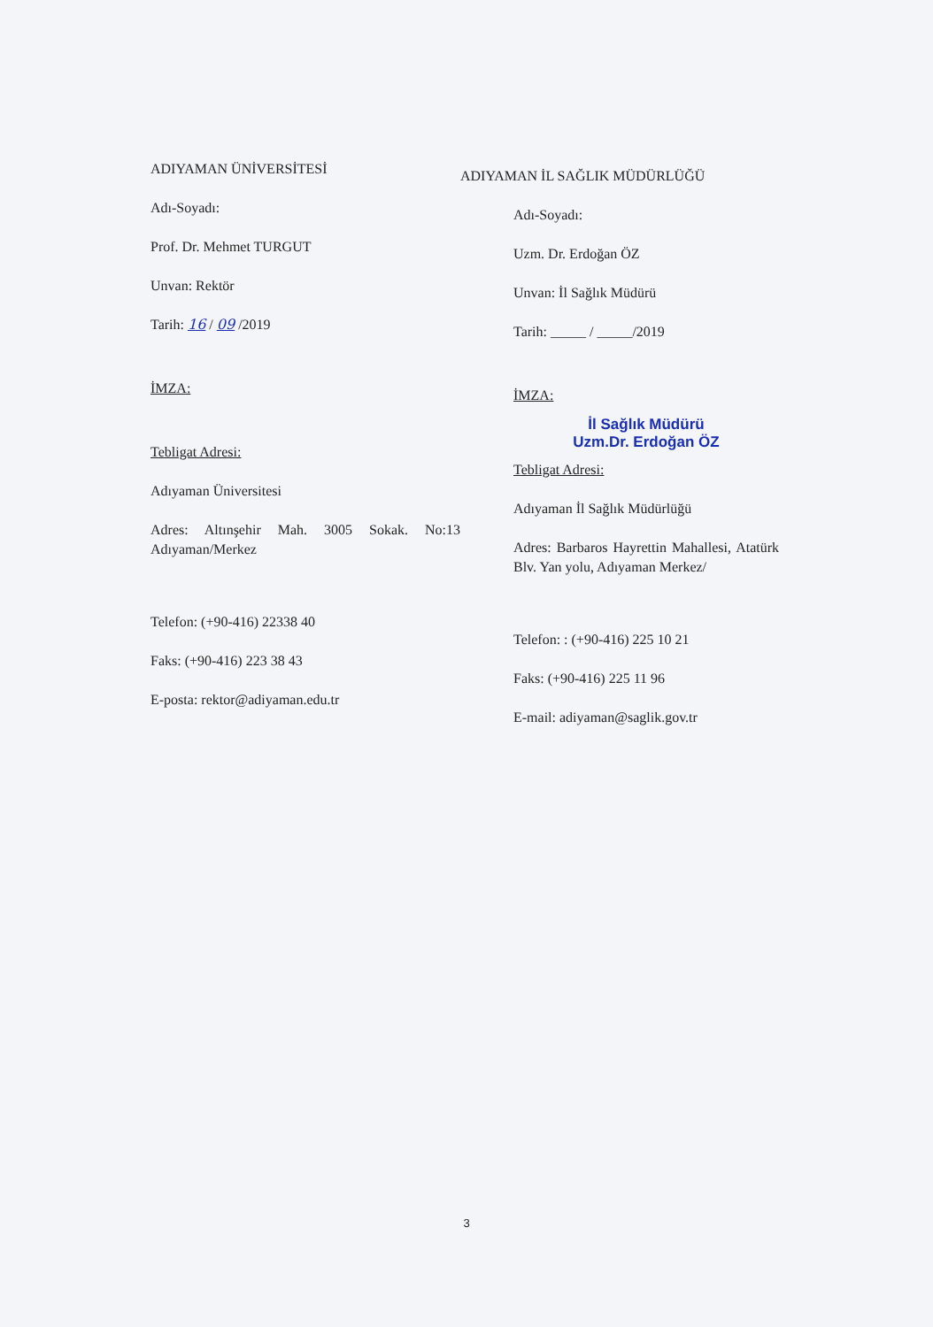ADIYAMAN ÜNİVERSİTESİ
Adı-Soyadı:
Prof. Dr. Mehmet TURGUT
Unvan: Rektör
Tarih: 16 / 09 /2019
İMZA:
Tebligat Adresi:
Adıyaman Üniversitesi
Adres: Altınşehir Mah. 3005 Sokak. No:13 Adıyaman/Merkez
Telefon: (+90-416) 22338 40
Faks: (+90-416) 223 38 43
E-posta: rektor@adiyaman.edu.tr
ADIYAMAN İL SAĞLIK MÜDÜRLÜĞÜ
Adı-Soyadı:
Uzm. Dr. Erdoğan ÖZ
Unvan: İl Sağlık Müdürü
Tarih: _____ / _____/2019
İMZA:
İl Sağlık Müdürü
Uzm.Dr. Erdoğan ÖZ
Tebligat Adresi:
Adıyaman İl Sağlık Müdürlüğü
Adres: Barbaros Hayrettin Mahallesi, Atatürk Blv. Yan yolu, Adıyaman Merkez/
Telefon: : (+90-416) 225 10 21
Faks: (+90-416) 225 11 96
E-mail: adiyaman@saglik.gov.tr
3